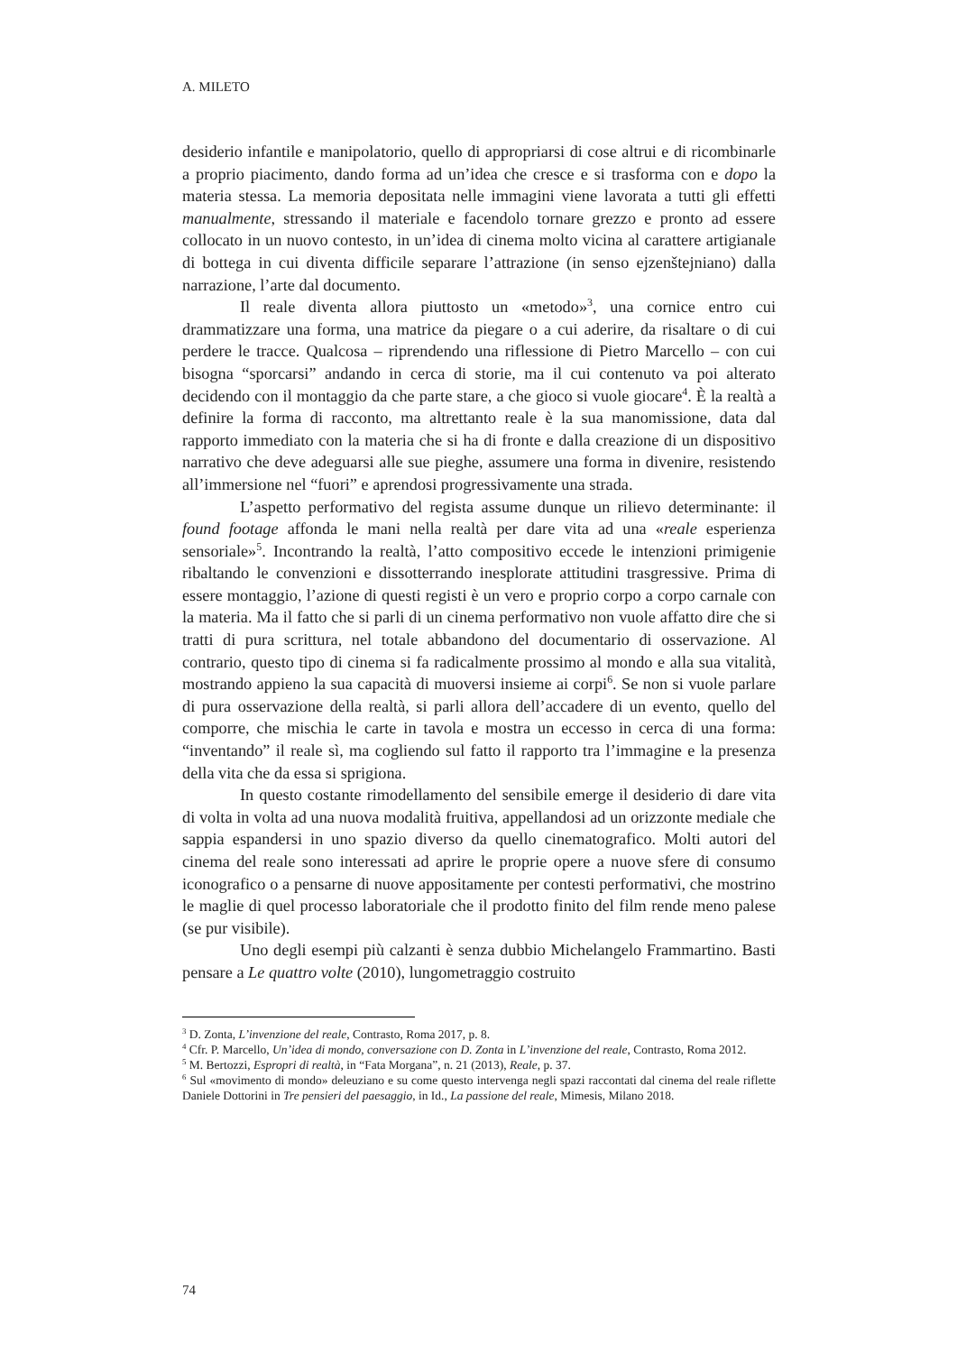A. MILETO
desiderio infantile e manipolatorio, quello di appropriarsi di cose altrui e di ricombinarle a proprio piacimento, dando forma ad un’idea che cresce e si trasforma con e dopo la materia stessa. La memoria depositata nelle immagini viene lavorata a tutti gli effetti manualmente, stressando il materiale e facendolo tornare grezzo e pronto ad essere collocato in un nuovo contesto, in un’idea di cinema molto vicina al carattere artigianale di bottega in cui diventa difficile separare l’attrazione (in senso ejzenštejniano) dalla narrazione, l’arte dal documento.
Il reale diventa allora piuttosto un «metodo»<sup>3</sup>, una cornice entro cui drammatizzare una forma, una matrice da piegare o a cui aderire, da risaltare o di cui perdere le tracce. Qualcosa – riprendendo una riflessione di Pietro Marcello – con cui bisogna “sporcarsi” andando in cerca di storie, ma il cui contenuto va poi alterato decidendo con il montaggio da che parte stare, a che gioco si vuole giocare<sup>4</sup>. È la realtà a definire la forma di racconto, ma altrettanto reale è la sua manomissione, data dal rapporto immediato con la materia che si ha di fronte e dalla creazione di un dispositivo narrativo che deve adeguarsi alle sue pieghe, assumere una forma in divenire, resistendo all’immersione nel “fuori” e aprendosi progressivamente una strada.
L’aspetto performativo del regista assume dunque un rilievo determinante: il found footage affonda le mani nella realtà per dare vita ad una «reale esperienza sensoriale»<sup>5</sup>. Incontrando la realtà, l’atto compositivo eccede le intenzioni primigenie ribaltando le convenzioni e dissotterrando inesplorate attitudini trasgressive. Prima di essere montaggio, l’azione di questi registi è un vero e proprio corpo a corpo carnale con la materia. Ma il fatto che si parli di un cinema performativo non vuole affatto dire che si tratti di pura scrittura, nel totale abbandono del documentario di osservazione. Al contrario, questo tipo di cinema si fa radicalmente prossimo al mondo e alla sua vitalità, mostrando appieno la sua capacità di muoversi insieme ai corpi<sup>6</sup>. Se non si vuole parlare di pura osservazione della realtà, si parli allora dell’accadere di un evento, quello del comporre, che mischia le carte in tavola e mostra un eccesso in cerca di una forma: “inventando” il reale sì, ma cogliendo sul fatto il rapporto tra l’immagine e la presenza della vita che da essa si sprigiona.
In questo costante rimodellamento del sensibile emerge il desiderio di dare vita di volta in volta ad una nuova modalità fruitiva, appellandosi ad un orizzonte mediale che sappia espandersi in uno spazio diverso da quello cinematografico. Molti autori del cinema del reale sono interessati ad aprire le proprie opere a nuove sfere di consumo iconografico o a pensarne di nuove appositamente per contesti performativi, che mostrino le maglie di quel processo laboratoriale che il prodotto finito del film rende meno palese (se pur visibile).
Uno degli esempi più calzanti è senza dubbio Michelangelo Frammartino. Basti pensare a Le quattro volte (2010), lungometraggio costruito
<sup>3</sup> D. Zonta, L’invenzione del reale, Contrasto, Roma 2017, p. 8.
<sup>4</sup> Cfr. P. Marcello, Un’idea di mondo, conversazione con D. Zonta in L’invenzione del reale, Contrasto, Roma 2012.
<sup>5</sup> M. Bertozzi, Espropri di realtà, in “Fata Morgana”, n. 21 (2013), Reale, p. 37.
<sup>6</sup> Sul «movimento di mondo» deleuziano e su come questo intervenga negli spazi raccontati dal cinema del reale riflette Daniele Dottorini in Tre pensieri del paesaggio, in Id., La passione del reale, Mimesis, Milano 2018.
74